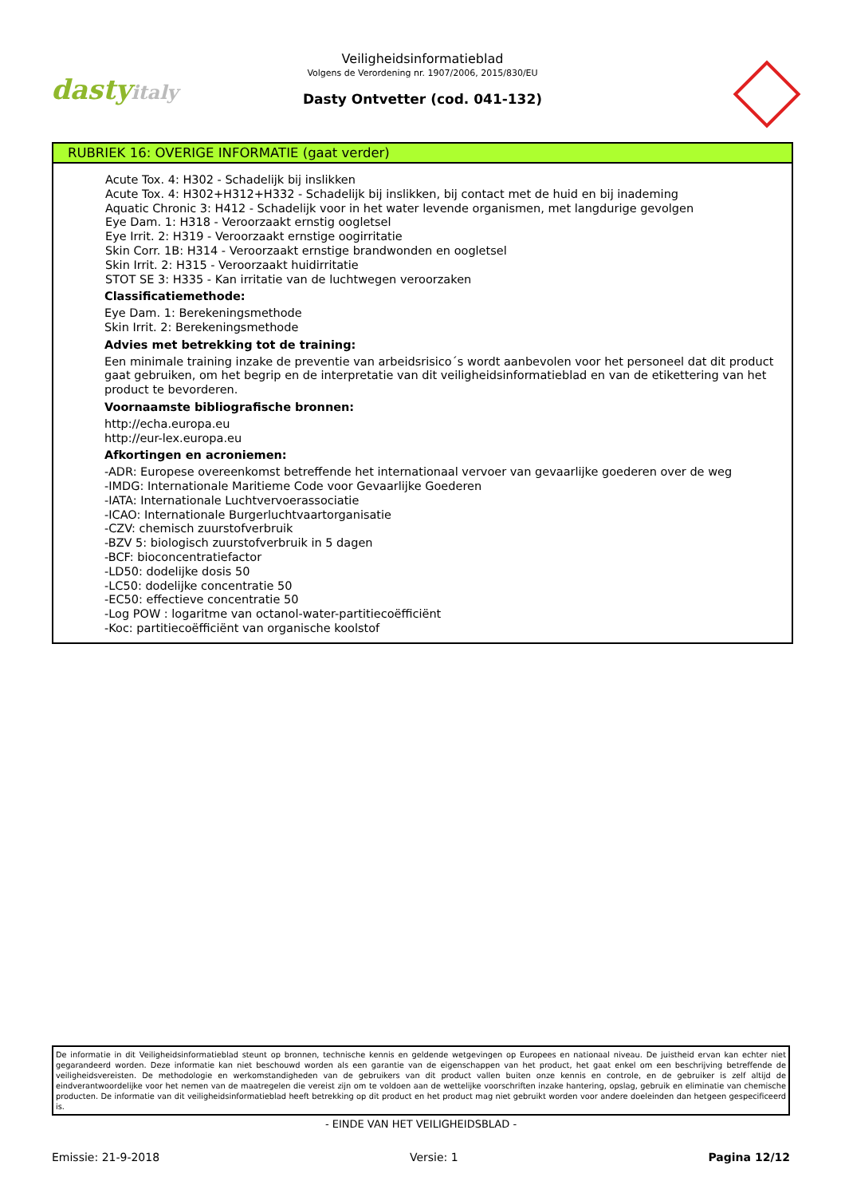dastyitaly
Veiligheidsinformatieblad
Volgens de Verordening nr. 1907/2006, 2015/830/EU
Dasty Ontvetter (cod. 041-132)
RUBRIEK 16: OVERIGE INFORMATIE (gaat verder)
Acute Tox. 4: H302 - Schadelijk bij inslikken
Acute Tox. 4: H302+H312+H332 - Schadelijk bij inslikken, bij contact met de huid en bij inademing
Aquatic Chronic 3: H412 - Schadelijk voor in het water levende organismen, met langdurige gevolgen
Eye Dam. 1: H318 - Veroorzaakt ernstig oogletsel
Eye Irrit. 2: H319 - Veroorzaakt ernstige oogirritatie
Skin Corr. 1B: H314 - Veroorzaakt ernstige brandwonden en oogletsel
Skin Irrit. 2: H315 - Veroorzaakt huidirritatie
STOT SE 3: H335 - Kan irritatie van de luchtwegen veroorzaken
Classificatiemethode:
Eye Dam. 1: Berekeningsmethode
Skin Irrit. 2: Berekeningsmethode
Advies met betrekking tot de training:
Een minimale training inzake de preventie van arbeidsrisico´s wordt aanbevolen voor het personeel dat dit product gaat gebruiken, om het begrip en de interpretatie van dit veiligheidsinformatieblad en van de etikettering van het product te bevorderen.
Voornaamste bibliografische bronnen:
http://echa.europa.eu
http://eur-lex.europa.eu
Afkortingen en acroniemen:
-ADR: Europese overeenkomst betreffende het internationaal vervoer van gevaarlijke goederen over de weg
-IMDG: Internationale Maritieme Code voor Gevaarlijke Goederen
-IATA: Internationale Luchtvervoerassociatie
-ICAO: Internationale Burgerluchtvaartorganisatie
-CZV: chemisch zuurstofverbruik
-BZV 5: biologisch zuurstofverbruik in 5 dagen
-BCF: bioconcentratiefactor
-LD50: dodelijke dosis 50
-LC50: dodelijke concentratie 50
-EC50: effectieve concentratie 50
-Log POW : logaritme van octanol-water-partitiecoëfficiënt
-Koc: partitiecoëfficiënt van organische koolstof
De informatie in dit Veiligheidsinformatieblad steunt op bronnen, technische kennis en geldende wetgevingen op Europees en nationaal niveau. De juistheid ervan kan echter niet gegarandeerd worden. Deze informatie kan niet beschouwd worden als een garantie van de eigenschappen van het product, het gaat enkel om een beschrijving betreffende de veiligheidsvereisten. De methodologie en werkomstandigheden van de gebruikers van dit product vallen buiten onze kennis en controle, en de gebruiker is zelf altijd de eindverantwoordelijke voor het nemen van de maatregelen die vereist zijn om te voldoen aan de wettelijke voorschriften inzake hantering, opslag, gebruik en eliminatie van chemische producten. De informatie van dit veiligheidsinformatieblad heeft betrekking op dit product en het product mag niet gebruikt worden voor andere doeleinden dan hetgeen gespecificeerd is.
- EINDE VAN HET VEILIGHEIDSBLAD -
Emissie: 21-9-2018 Versie: 1 Pagina 12/12